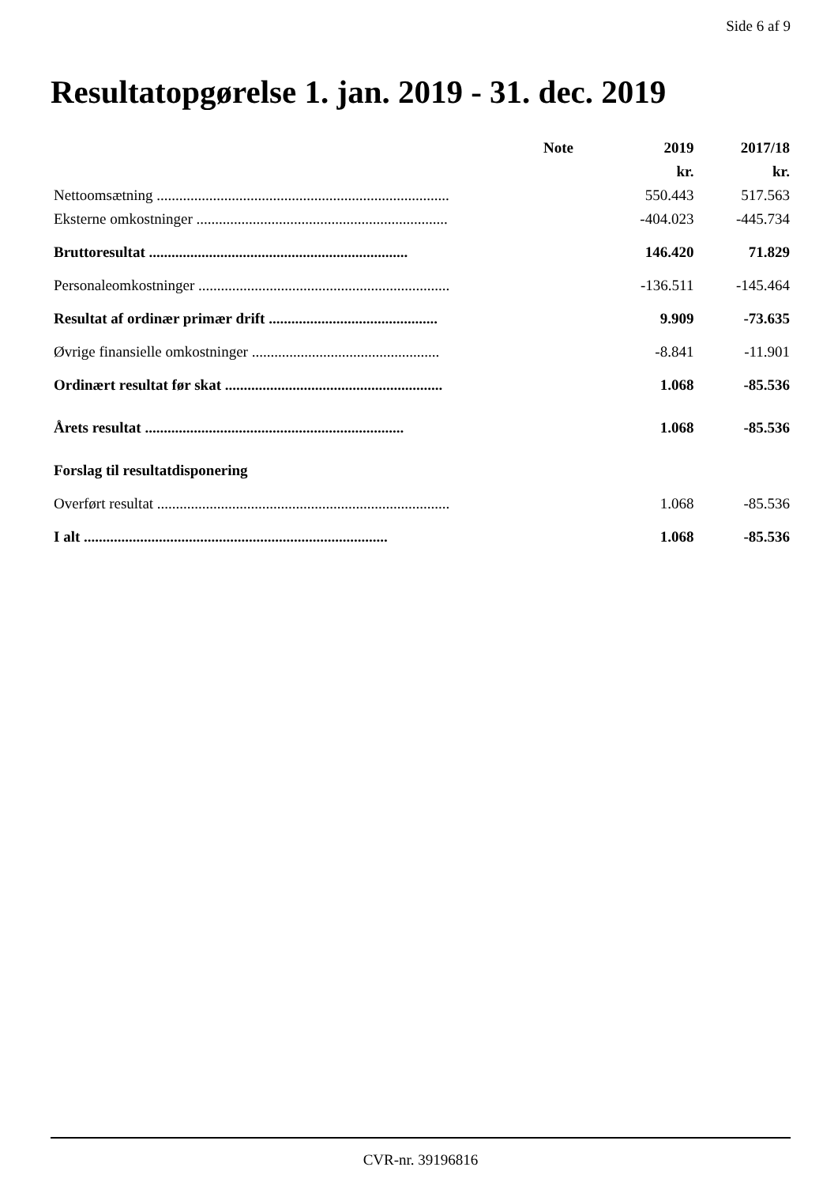Side 6 af 9
Resultatopgørelse 1. jan. 2019 - 31. dec. 2019
| | Note | 2019 | 2017/18 |
| --- | --- | --- | --- |
| | | kr. | kr. |
| Nettoomsætning .............................................................................. | | 550.443 | 517.563 |
| Eksterne omkostninger ................................................................... | | -404.023 | -445.734 |
| Bruttoresultat ..................................................................... | | 146.420 | 71.829 |
| Personaleomkostninger ................................................................... | | -136.511 | -145.464 |
| Resultat af ordinær primær drift ............................................. | | 9.909 | -73.635 |
| Øvrige finansielle omkostninger .................................................. | | -8.841 | -11.901 |
| Ordinært resultat før skat .......................................................... | | 1.068 | -85.536 |
| Årets resultat ..................................................................... | | 1.068 | -85.536 |
| Forslag til resultatdisponering | | | |
| Overført resultat .............................................................................. | | 1.068 | -85.536 |
| I alt ................................................................................. | | 1.068 | -85.536 |
CVR-nr. 39196816